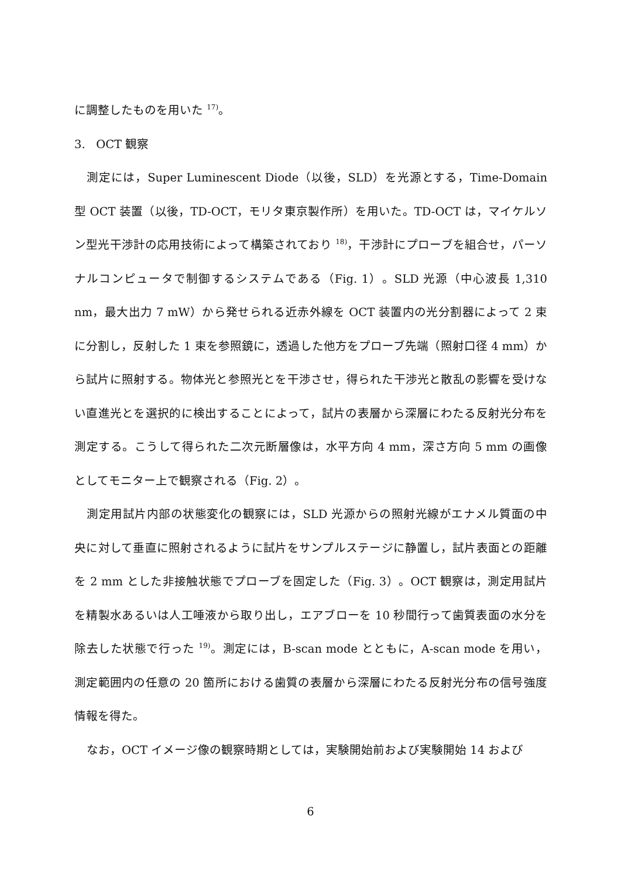に調整したものを用いた <sup>17)</sup>。
3. OCT 観察
測定には，Super Luminescent Diode（以後，SLD）を光源とする，Time-Domain 型 OCT 装置（以後，TD-OCT，モリタ東京製作所）を用いた。TD-OCT は，マイケルソン型光干渉計の応用技術によって構築されており <sup>18)</sup>，干渉計にプローブを組合せ，パーソナルコンピュータで制御するシステムである（Fig. 1）。SLD 光源（中心波長 1,310 nm，最大出力 7 mW）から発せられる近赤外線を OCT 装置内の光分割器によって 2 束に分割し，反射した 1 束を参照鏡に，透過した他方をプローブ先端（照射口径 4 mm）から試片に照射する。物体光と参照光とを干渉させ，得られた干渉光と散乱の影響を受けない直進光とを選択的に検出することによって，試片の表層から深層にわたる反射光分布を測定する。こうして得られた二次元断層像は，水平方向 4 mm，深さ方向 5 mm の画像としてモニター上で観察される（Fig. 2）。
測定用試片内部の状態変化の観察には，SLD 光源からの照射光線がエナメル質面の中央に対して垂直に照射されるように試片をサンプルステージに静置し，試片表面との距離を 2 mm とした非接触状態でプローブを固定した（Fig. 3）。OCT 観察は，測定用試片を精製水あるいは人工唾液から取り出し，エアブローを 10 秒間行って歯質表面の水分を除去した状態で行った <sup>19)</sup>。測定には，B-scan mode とともに，A-scan mode を用い，測定範囲内の任意の 20 箇所における歯質の表層から深層にわたる反射光分布の信号強度情報を得た。
なお，OCT イメージ像の観察時期としては，実験開始前および実験開始 14 および
6